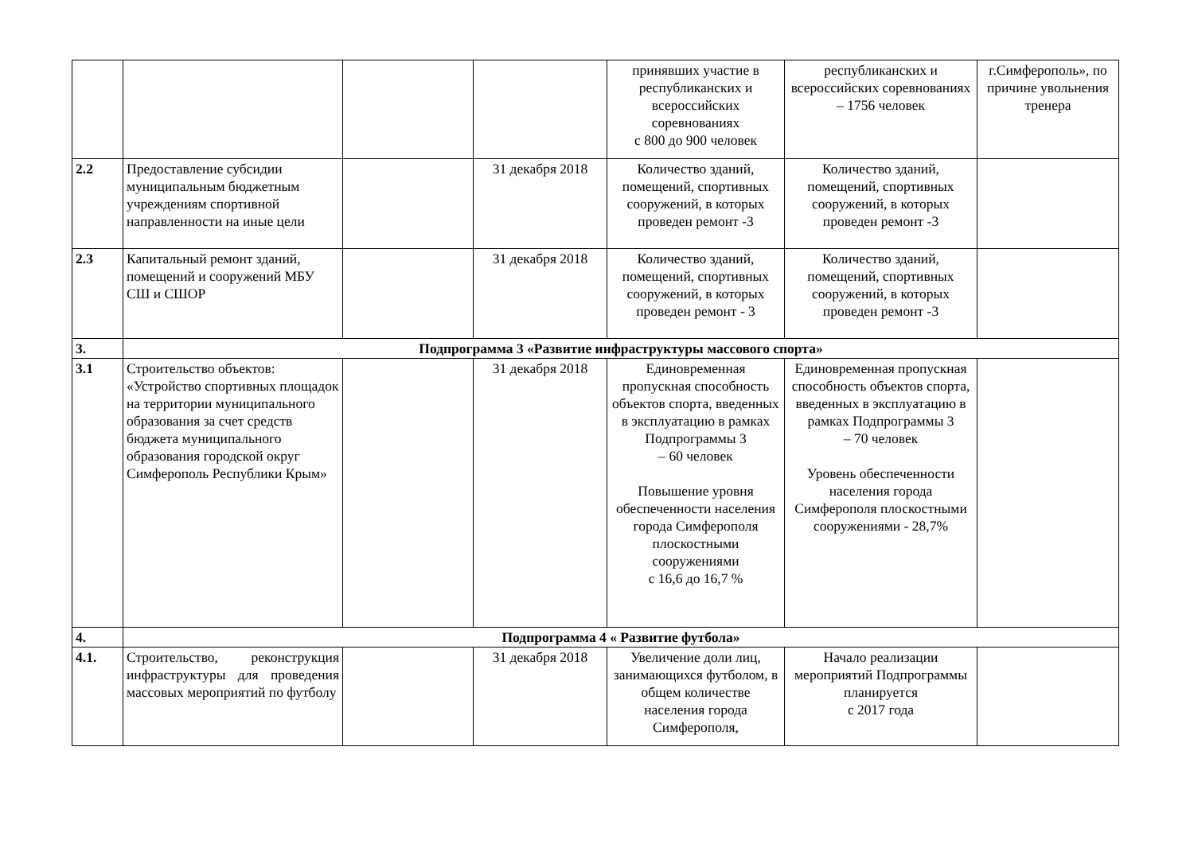| | | | | принявших участие в республиканских и всероссийских соревнованиях с 800 до 900 человек | республиканских и всероссийских соревнованиях – 1756 человек | г.Симферополь», по причине увольнения тренера |
| 2.2 | Предоставление субсидии муниципальным бюджетным учреждениям спортивной направленности на иные цели | | 31 декабря 2018 | Количество зданий, помещений, спортивных сооружений, в которых проведен ремонт -3 | Количество зданий, помещений, спортивных сооружений, в которых проведен ремонт -3 | |
| 2.3 | Капитальный ремонт зданий, помещений и сооружений МБУ СШ и СШОР | | 31 декабря 2018 | Количество зданий, помещений, спортивных сооружений, в которых проведен ремонт - 3 | Количество зданий, помещений, спортивных сооружений, в которых проведен ремонт -3 | |
| 3. | Подпрограмма 3 «Развитие инфраструктуры массового спорта» | | | | | |
| 3.1 | Строительство объектов: «Устройство спортивных площадок на территории муниципального образования за счет средств бюджета муниципального образования городской округ Симферополь Республики Крым» | | 31 декабря 2018 | Единовременная пропускная способность объектов спорта, введенных в эксплуатацию в рамках Подпрограммы 3 – 60 человек Повышение уровня обеспеченности населения города Симферополя плоскостными сооружениями с 16,6 до 16,7 % | Единовременная пропускная способность объектов спорта, введенных в эксплуатацию в рамках Подпрограммы 3 – 70 человек Уровень обеспеченности населения города Симферополя плоскостными сооружениями - 28,7% | |
| 4. | Подпрограмма 4 « Развитие футбола» | | | | | |
| 4.1. | Строительство, реконструкция инфраструктуры для проведения массовых мероприятий по футболу | | 31 декабря 2018 | Увеличение доли лиц, занимающихся футболом, в общем количестве населения города Симферополя, | Начало реализации мероприятий Подпрограммы планируется с 2017 года | |